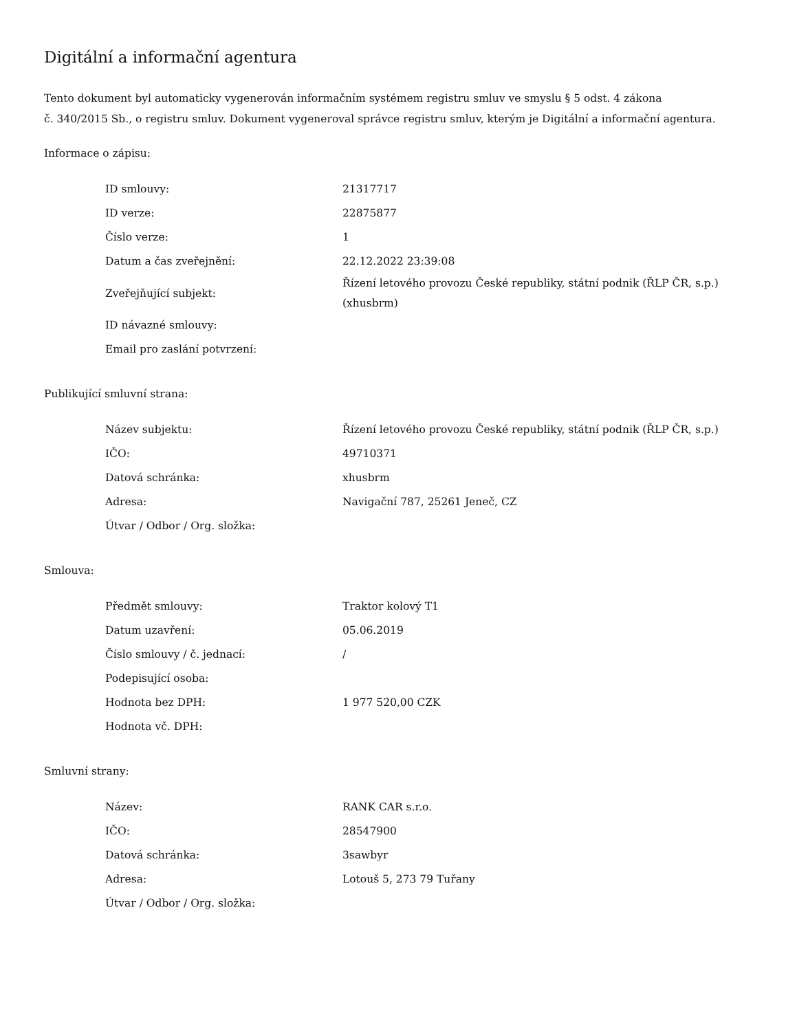Digitální a informační agentura
Tento dokument byl automaticky vygenerován informačním systémem registru smluv ve smyslu § 5 odst. 4 zákona
č. 340/2015 Sb., o registru smluv. Dokument vygeneroval správce registru smluv, kterým je Digitální a informační agentura.
Informace o zápisu:
| ID smlouvy: | 21317717 |
| ID verze: | 22875877 |
| Číslo verze: | 1 |
| Datum a čas zveřejnění: | 22.12.2022 23:39:08 |
| Zveřejňující subjekt: | Řízení letového provozu České republiky, státní podnik (ŘLP ČR, s.p.) (xhusbrm) |
| ID návazné smlouvy: | |
| Email pro zaslání potvrzení: | |
Publikující smluvní strana:
| Název subjektu: | Řízení letového provozu České republiky, státní podnik (ŘLP ČR, s.p.) |
| IČO: | 49710371 |
| Datová schránka: | xhusbrm |
| Adresa: | Navigační 787, 25261 Jeneč, CZ |
| Útvar / Odbor / Org. složka: | |
Smlouva:
| Předmět smlouvy: | Traktor kolový T1 |
| Datum uzavření: | 05.06.2019 |
| Číslo smlouvy / č. jednací: | / |
| Podepisující osoba: | |
| Hodnota bez DPH: | 1 977 520,00 CZK |
| Hodnota vč. DPH: | |
Smluvní strany:
| Název: | RANK CAR s.r.o. |
| IČO: | 28547900 |
| Datová schránka: | 3sawbyr |
| Adresa: | Lotouš 5, 273 79 Tuřany |
| Útvar / Odbor / Org. složka: | |